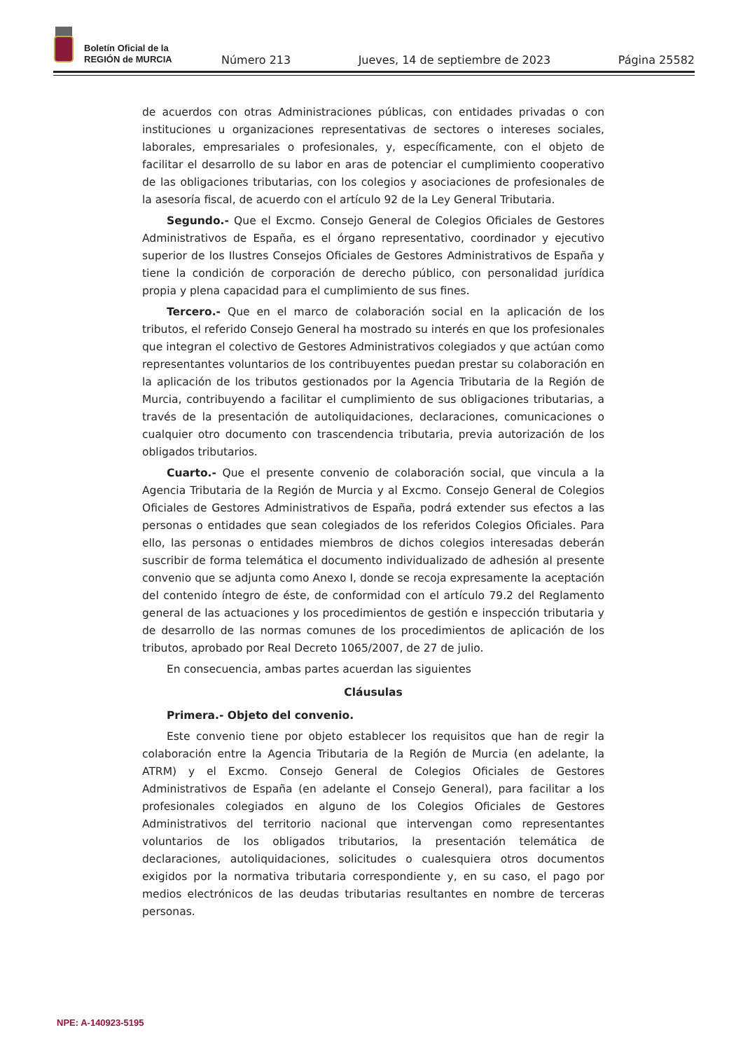Boletín Oficial de la
REGIÓN de MURCIA
Número 213 Jueves, 14 de septiembre de 2023 Página 25582
de acuerdos con otras Administraciones públicas, con entidades privadas o con instituciones u organizaciones representativas de sectores o intereses sociales, laborales, empresariales o profesionales, y, específicamente, con el objeto de facilitar el desarrollo de su labor en aras de potenciar el cumplimiento cooperativo de las obligaciones tributarias, con los colegios y asociaciones de profesionales de la asesoría fiscal, de acuerdo con el artículo 92 de la Ley General Tributaria.
Segundo.- Que el Excmo. Consejo General de Colegios Oficiales de Gestores Administrativos de España, es el órgano representativo, coordinador y ejecutivo superior de los Ilustres Consejos Oficiales de Gestores Administrativos de España y tiene la condición de corporación de derecho público, con personalidad jurídica propia y plena capacidad para el cumplimiento de sus fines.
Tercero.- Que en el marco de colaboración social en la aplicación de los tributos, el referido Consejo General ha mostrado su interés en que los profesionales que integran el colectivo de Gestores Administrativos colegiados y que actúan como representantes voluntarios de los contribuyentes puedan prestar su colaboración en la aplicación de los tributos gestionados por la Agencia Tributaria de la Región de Murcia, contribuyendo a facilitar el cumplimiento de sus obligaciones tributarias, a través de la presentación de autoliquidaciones, declaraciones, comunicaciones o cualquier otro documento con trascendencia tributaria, previa autorización de los obligados tributarios.
Cuarto.- Que el presente convenio de colaboración social, que vincula a la Agencia Tributaria de la Región de Murcia y al Excmo. Consejo General de Colegios Oficiales de Gestores Administrativos de España, podrá extender sus efectos a las personas o entidades que sean colegiados de los referidos Colegios Oficiales. Para ello, las personas o entidades miembros de dichos colegios interesadas deberán suscribir de forma telemática el documento individualizado de adhesión al presente convenio que se adjunta como Anexo I, donde se recoja expresamente la aceptación del contenido íntegro de éste, de conformidad con el artículo 79.2 del Reglamento general de las actuaciones y los procedimientos de gestión e inspección tributaria y de desarrollo de las normas comunes de los procedimientos de aplicación de los tributos, aprobado por Real Decreto 1065/2007, de 27 de julio.
En consecuencia, ambas partes acuerdan las siguientes
Cláusulas
Primera.- Objeto del convenio.
Este convenio tiene por objeto establecer los requisitos que han de regir la colaboración entre la Agencia Tributaria de la Región de Murcia (en adelante, la ATRM) y el Excmo. Consejo General de Colegios Oficiales de Gestores Administrativos de España (en adelante el Consejo General), para facilitar a los profesionales colegiados en alguno de los Colegios Oficiales de Gestores Administrativos del territorio nacional que intervengan como representantes voluntarios de los obligados tributarios, la presentación telemática de declaraciones, autoliquidaciones, solicitudes o cualesquiera otros documentos exigidos por la normativa tributaria correspondiente y, en su caso, el pago por medios electrónicos de las deudas tributarias resultantes en nombre de terceras personas.
NPE: A-140923-5195